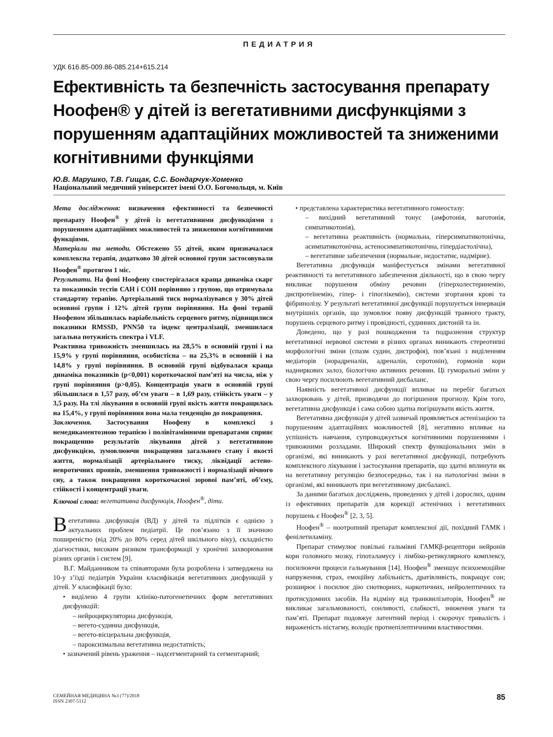ПЕДИАТРИЯ
УДК 616.85-009.86-085.214+615.214
Ефективність та безпечність застосування препарату Ноофен® у дітей із вегетативними дисфункціями з порушенням адаптаційних можливостей та зниженими когнітивними функціями
Ю.В. Марушко, Т.В. Гищак, С.С. Бондарчук-Хоменко
Національний медичний університет імені О.О. Богомольця, м. Київ
Мета дослідження: визначення ефективності та безпечності препарату Ноофен<sup>®</sup> у дітей із вегетативними дисфункціями з порушенням адаптаційних можливостей та зниженими когнітивними функціями.
Матеріали та методи. Обстежено 55 дітей, яким призначалася комплексна терапія, додатково 30 дітей основної групи застосовували Ноофен<sup>®</sup> протягом 1 міс.
Результати. На фоні Ноофену спостерігалася краща динаміка скарг та показників тестів САН і СОН порівняно з групою, що отримувала стандартну терапію. Артеріальний тиск нормалізувався у 30% дітей основної групи і 12% дітей групи порівняння. На фоні терапії Ноофеном збільшилась варіабельність серцевого ритму, підвищилися показники RMSSD, PNN50 та індекс централізації, зменшилася загальна потужність спектра і VLF.
Реактивна тривожність зменшилась на 28,5% в основній групі і на 15,9% у групі порівняння, особистісна – на 25,3% в основній і на 14,8% у групі порівняння. В основній групі відбувалася краща динаміка показників (p<0,001) короткочасної пам’яті на числа, ніж у групі порівняння (p>0,05). Концентрація уваги в основній групі збільшилася в 1,57 разу, об’єм уваги – в 1,69 разу, стійкість уваги – у 3,5 разу. На тлі лікування в основній групі якість життя покращилась на 15,4%, у групі порівняння вона мала тенденцію до покращення.
Заключення. Застосування Ноофену в комплексі з немедикаментозною терапією і полівітамінними препаратами сприяє покращенню результатів лікування дітей з вегетативною дисфункцією, зумовлюючи покращення загального стану і якості життя, нормалізації артеріального тиску, ліквідації астено-невротичних проявів, зменшення тривожності і нормалізації нічного сну, а також покращення короткочасної зорової пам’яті, об’єму, стійкості і концентрації уваги.
Ключові слова: вегетативна дисфункція, Ноофен<sup>®</sup>, діти.
Вегетативна дисфункція (ВД) у дітей та підлітків є однією з актуальних проблем педіатрії. Це пов’язано з її значною поширеністю (від 20% до 80% серед дітей шкільного віку), складністю діагностики, високим ризиком трансформації у хронічні захворювання різних органів і систем [9].
В.Г. Майданником та співавторами була розроблена і затверджена на 10-у з’їзді педіатрів України класифікація вегетативних дисфункцій у дітей. У класифікації було:
• виділено 4 групи клініко-патогенетичних форм вегетативних дисфункцій:
– нейроциркуляторна дисфункція,
– вегето-судинна дисфункція,
– вегето-вісцеральна дисфункція,
– пароксизмальна вегетативна недостатність;
• зазначений рівень ураження – надсегментарний та сегментарний;
• представлена характеристика вегетативного гомеостазу:
– вихідний вегетативний тонус (амфотонія, ваготонія, симпатикотонія),
– вегетативна реактивність (нормальна, гіперсимпатикотонічна, асимпатикотонічна, астеносимпатикотонічна, гіпердіастолічна),
– вегетативне забезпечення (нормальне, недостатнє, надмірне).
Вегетативна дисфункція маніфестується змінами вегетативної реактивності та вегетативного забезпечення діяльності, що в свою чергу викликає порушення обміну речовин (гіперхолестеринемію, диспротеїнемію, гіпер- і гіпоглікемію), системи згортання крові та фібринолізу. У результаті вегетативної дисфункції порушується іннервація внутрішніх органів, що зумовлює появу дисфункцій травного тракту, порушень серцевого ритму і провідності, судинних дистоній та ін.
Доведено, що у разі пошкодження та подразнення структур вегетативної нервової системи в різних органах виникають стереотипні морфологічні зміни (спазм судин, дистрофія), пов’язані з виділенням медіаторів (норадреналін, адреналін, серотонін), гормонів кори надниркових залоз, біологічно активних речовин. Ці гуморальні зміни у свою чергу посилюють вегетативний дисбаланс.
Наявність вегетативної дисфункції впливає на перебіг багатьох захворювань у дітей, призводячи до погіршення прогнозу. Крім того, вегетативна дисфункція і сама собою здатна погіршувати якість життя.
Вегетативна дисфункція у дітей зазвичай проявляється астенізацією та порушенням адаптаційних можливостей [8], негативно впливає на успішність навчання, супроводжується когнітивними порушеннями і тривожними розладами. Широкий спектр функціональних змін в організмі, які виникають у разі вегетативної дисфункції, потребують комплексного лікування і застосування препаратів, що здатні вплинути як на вегетативну регуляцію безпосередньо, так і на патологічні зміни в організмі, які виникають при вегетативному дисбалансі.
За даними багатьох досліджень, проведених у дітей і дорослих, одним із ефективних препаратів для корекції астенічних і вегетативних порушень є Ноофен<sup>®</sup> [2, 3, 5].
Ноофен<sup>®</sup> – ноотропний препарат комплексної дії, похідний ГАМК і фенілетиламіну.
Препарат стимулює повільні гальмівні ГАМКβ-рецептори нейронів кори головного мозку, гіпоталамусу і лімбіко-ретикулярного комплексу, посилюючи процеси гальмування [14]. Ноофен<sup>®</sup> зменшує психоемоційне напруження, страх, емоційну лабільність, дратівливість, покращує сон; розширює і посилює дію снотворних, наркотичних, нейролептичних та протисудомних засобів. На відміну від транквилізаторів, Ноофен<sup>®</sup> не викликає загальмованості, сонливості, слабкості, зниження уваги та пам’яті. Препарат подовжує латентний період і скорочує тривалість і вираженість ністагму, володіє протиепілептичними властивостями.
СЕМЕЙНАЯ МЕДИЦИНА №3 (77)/2018
ISSN 2307-5112
85